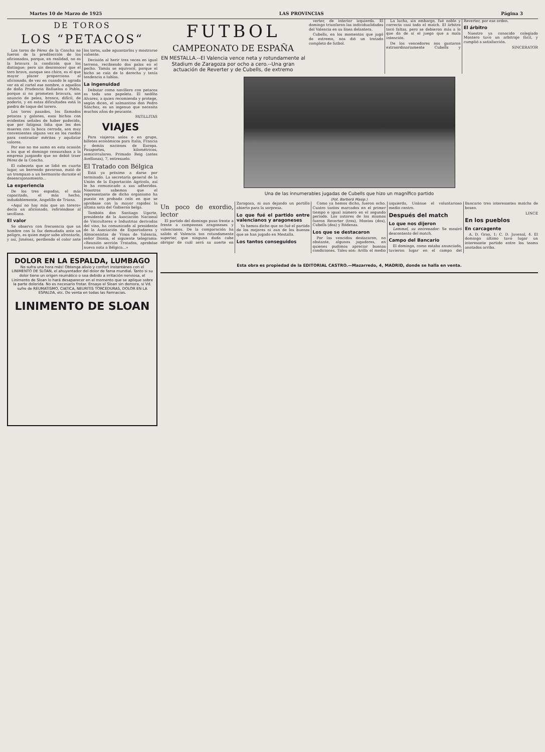Martes 10 de Marzo de 1925 LAS PROVINCIAS Página 3
DE TOROS
LOS “PETACOS“
Los toros de Pérez de la Concha no fueron de la predilección de los aficionados, porque, en realidad, no es la bravura la condición que los distingue; pero sin desconocer que el toro bravo, aunque sea chico, es el que mayor placer proporciona al aficionado, de vez en cuando le agrada ver en el cartel ese nombre, o aquellos de doña Prudencia Bañuelos o Pablo, porque si no prometen bravura, son anuncio de pelea, bronca, difícil, de poderío, y en estas dificultades está la piedra de toque del torero.
Los toros pasados, los llamados petacos y galanes, esos bichos con evidentes señales de haber padecido, que por fatigosa lidia que les den mueren con la boca cerrada, son muy convenientes alguna vez en los ruedos para contrastar méritos y aquilatar valores.
Por eso no me sumo en esta ocasión a los que el domingo censuraban a la empresa juzgando que no debió traer Pérez de la Concha.
El cabezota que se lidió en cuarto lugar, un berrendo pavoroso, mató de un trompazo a un hermanito durante el desencajonamiento...
La experiencia
De los tres espadas, el más capacitado, el más hecho, indudablemente, Angelillo de Triana.
«Aquí no hay más que un torero» decía un aficionado, refiriéndose al sevillano.
El valor
Se observa con frecuencia que un hombre con la faz demudada ante un peligro, es quien mejor sabe afrontarlo, y así, Jiménez, perdiendo el color ante los toros, sabe aguantarlos y mostrarse valiente.
Decisión al herir tres veces en igual terreno, recibiendo dos palos en el pecho. Tomás se equivocó, porque el bicho se caía de la derecha y tenía tendencia a tablas.
La ingenuidad
Debutar como novillero con petacos es toda una papeleta. El neófito Alvarez, a quien recomienda y protege, según dicen, el salmantino don Pedro Sánchez, es un ingenuo que necesita muchos años de pescante.
PATILLITAS
VIAJES
Para viajeros solos o en grupo, billetes económicos para Italia, Francia y demás naciones de Europa. Pasaportes, kilométricos, semicirculares. Primado Reig (antes Avellanas), 7, entresuelo.
El Tratado con Bélgica
Está ya próximo a darse por terminado. La secretaría general de la Unión de la Exportación Agrícola, así lo ha comunicado a sus adheridos. Nosotros sabemos que el representante de dicho organismo ha puesto en probado celo en que se aprobase con la mayor rapidez la última nota del Gobierno belga.
También don Santiago Ugarte, presidente de la Asociación Nacional de Vinicultores e Industrias derivadas del vino, ha comunicado al presidente de la Asociación de Exportadores y Almacenistas de Vinos de Valencia, señor Dionis, el siguiente telegrama: «Reunión sección Tratados, aprobóse nueva nota a Bélgica...»
DOLOR EN LA ESPALDA, LUMBAGO
No sufra una hora más! Obtenga alivio y confort instantáneo con el LINIMENTO DE SLOAN, el ahuyentador del dolor de fama mundial. Tanto si su dolor tiene un origen reumático o sea debido a irritación nerviosa, el Linimento de Sloan lo hará desaparecer en el momento que se aplique sobre la parte dolorida. No es necesario frotar. Ensaye el Sloan sin demora, si Vd. sufre de REUMATISMO, CIATICA, NEURITIS TORCEDURAS, DOLOR EN LA ESPALDA, etc. De venta en todas las Farmacias.
LINIMENTO DE SLOAN
FUTBOL
CAMPEONATO DE ESPAÑA
EN MESTALLA.--El Valencia vence neta y rotundamente al Stadium de Zaragoza por ocho a cero.--Una gran actuación de Reverter y de Cubells, de extremo
verter, de interior izquierda. El domingo triunfaron las individualidades del Valencia en su línea delantera.
Cubells, en los momentos que jugó de extremo, nos dió un tratado completo de futbol.
La lucha, sin embargo, fué noble y correcta casi todo el match. El árbitro tocó faltas, pero se debieron más a lo que da de sí el juego que a mala intención.
De los vencedores nos gustaron extraordinariamente Cubells y Reverter, por ese orden.
El árbitro
Nuestro ya conocido colegiado Montero tuvo un arbitraje fácil, y cumplió a satisfacción.
SINCERATOR
Una de las innumerables jugadas de Cubells que hizo un magnífico partido
(Fot. Barberá Masip.)
Un poco de exordio, lector
El partido del domingo puso frente a frente a campeones aragoneses y valencianos. De la comparación ha salido el Valencia tan rotundamente superior, que ninguna duda cabe abrigar de cuál será su suerte en Zaragoza, ni aun dejando un portillo abierto para la sorpresa.
Lo que fué el partido entre valencianos y aragoneses
Ya hemos dicho que no fué el partido de los mejores ni aun de los buenos que se han jugado en Mestalla.
Los tantos conseguidos
Como ya hemos dicho, fueron ocho. Cuatro tantos marcados en el primer tiempo e igual número en el segundo período. Los autores de los mismos fueron Reverter (tres), Montes (dos), Cubells (dos) y Ródenas.
Los que se destacaron
Por los vencidos destacaron, no obstante, algunos jugadores, en quienes pudimos apreciar buenas condiciones. Tales son: Arilla el medio izquierda, Unánue el voluntarioso medio centro.
Después del match
Lo que nos dijeron
Lemmel, su entrenador: Se mostró descontento del match.
Campo del Bancario
El domingo, como estaba anunciado, tuvieron lugar en el campo del Bancario tres interesantes matchs de boxeo.
LINCE
En los pueblos
En carcagente
A. D. Grao, 1; C. D. Juvenal, 4. El domingo último tuvo lugar un interesante partido entre los teams anotados arriba.
Esta obra es propiedad de la EDITORIAL CASTRO.—Mazarredo, 4, MADRID, donde se halla en venta.